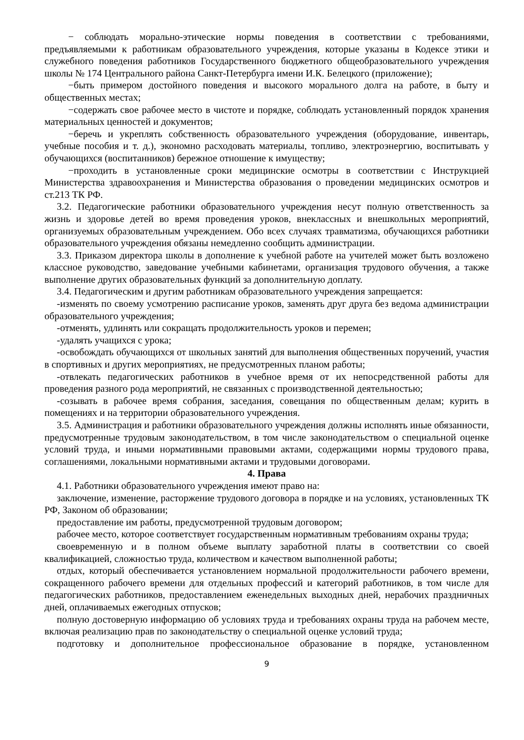− соблюдать морально-этические нормы поведения в соответствии с требованиями, предъявляемыми к работникам образовательного учреждения, которые указаны в Кодексе этики и служебного поведения работников Государственного бюджетного общеобразовательного учреждения школы № 174 Центрального района Санкт-Петербурга имени И.К. Белецкого (приложение);
−быть примером достойного поведения и высокого морального долга на работе, в быту и общественных местах;
−содержать свое рабочее место в чистоте и порядке, соблюдать установленный порядок хранения материальных ценностей и документов;
−беречь и укреплять собственность образовательного учреждения (оборудование, инвентарь, учебные пособия и т. д.), экономно расходовать материалы, топливо, электроэнергию, воспитывать у обучающихся (воспитанников) бережное отношение к имуществу;
−проходить в установленные сроки медицинские осмотры в соответствии с Инструкцией Министерства здравоохранения и Министерства образования о проведении медицинских осмотров и ст.213 ТК РФ.
3.2. Педагогические работники образовательного учреждения несут полную ответственность за жизнь и здоровье детей во время проведения уроков, внеклассных и внешкольных мероприятий, организуемых образовательным учреждением. Обо всех случаях травматизма, обучающихся работники образовательного учреждения обязаны немедленно сообщить администрации.
3.3. Приказом директора школы в дополнение к учебной работе на учителей может быть возложено классное руководство, заведование учебными кабинетами, организация трудового обучения, а также выполнение других образовательных функций за дополнительную доплату.
3.4. Педагогическим и другим работникам образовательного учреждения запрещается:
-изменять по своему усмотрению расписание уроков, заменять друг друга без ведома администрации образовательного учреждения;
-отменять, удлинять или сокращать продолжительность уроков и перемен;
-удалять учащихся с урока;
-освобождать обучающихся от школьных занятий для выполнения общественных поручений, участия в спортивных и других мероприятиях, не предусмотренных планом работы;
-отвлекать педагогических работников в учебное время от их непосредственной работы для проведения разного рода мероприятий, не связанных с производственной деятельностью;
-созывать в рабочее время собрания, заседания, совещания по общественным делам; курить в помещениях и на территории образовательного учреждения.
3.5. Администрация и работники образовательного учреждения должны исполнять иные обязанности, предусмотренные трудовым законодательством, в том числе законодательством о специальной оценке условий труда, и иными нормативными правовыми актами, содержащими нормы трудового права, соглашениями, локальными нормативными актами и трудовыми договорами.
4. Права
4.1. Работники образовательного учреждения имеют право на:
заключение, изменение, расторжение трудового договора в порядке и на условиях, установленных ТК РФ, Законом об образовании;
предоставление им работы, предусмотренной трудовым договором;
рабочее место, которое соответствует государственным нормативным требованиям охраны труда;
своевременную и в полном объеме выплату заработной платы в соответствии со своей квалификацией, сложностью труда, количеством и качеством выполненной работы;
отдых, который обеспечивается установлением нормальной продолжительности рабочего времени, сокращенного рабочего времени для отдельных профессий и категорий работников, в том числе для педагогических работников, предоставлением еженедельных выходных дней, нерабочих праздничных дней, оплачиваемых ежегодных отпусков;
полную достоверную информацию об условиях труда и требованиях охраны труда на рабочем месте, включая реализацию прав по законодательству о специальной оценке условий труда;
подготовку и дополнительное профессиональное образование в порядке, установленном
9